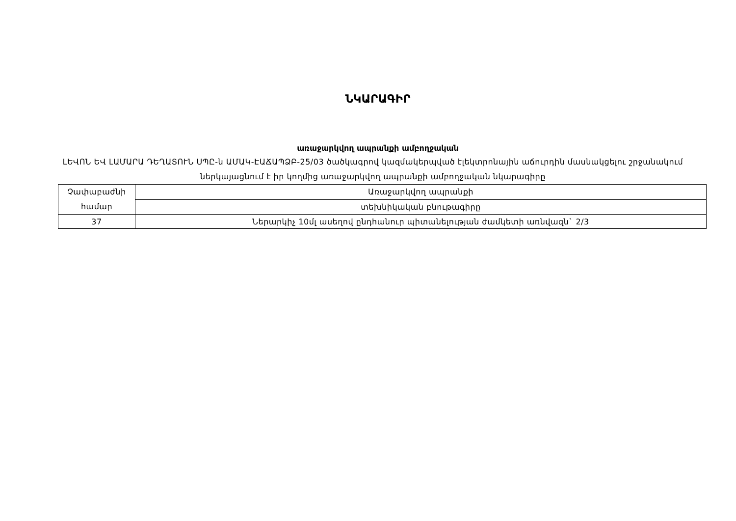ՆԿԱՐԱԳԻՐ
առաջարկվող ապրանքի ամբողջական
ԼԵՎՈՆ ԵՎ ԼԱՄԱՐԱ ԴԵՂԱՏՈՒՆ ՍՊԸ-ն ԱՄԱԿ-ԷԱՃԱՊՁԲ-25/03 ծածկագրով կազմակերպված էլեկտրոնային աճուրդին մասնակցելու շրջանակում ներկայացնում է իր կողմից առաջարկվող ապրանքի ամբողջական նկարագիրը
| Չափաբաժնի համար | Առաջարկվող ապրանքի |
| | տեխնիկական բնութագիրը |
| 37 | Ներարկիչ 10մլ ասեղով ընդհանուր պիտանելության ժամկետի առնվազն` 2/3 |